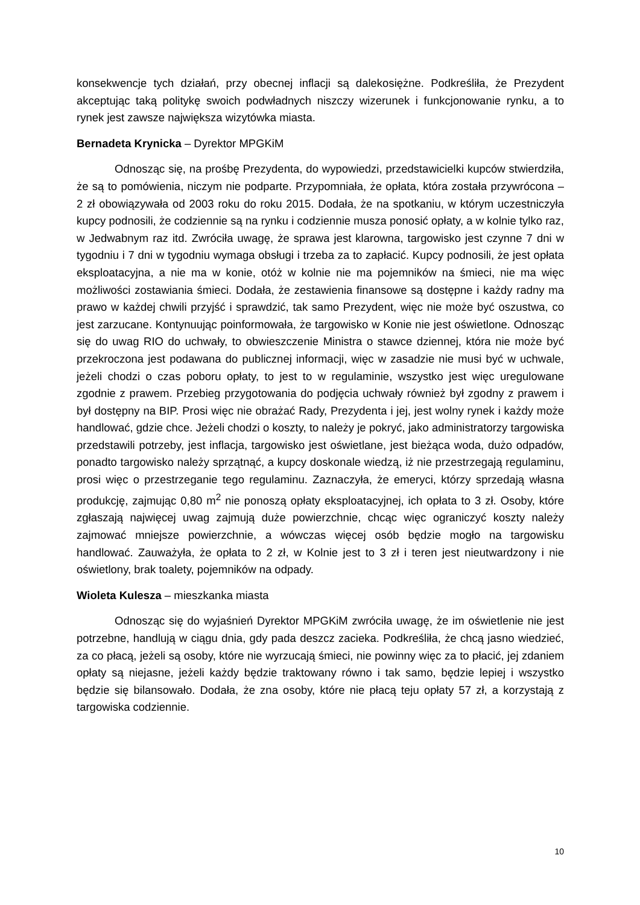konsekwencje tych działań, przy obecnej inflacji są dalekosiężne. Podkreśliła, że Prezydent akceptując taką politykę swoich podwładnych niszczy wizerunek i funkcjonowanie rynku, a to rynek jest zawsze największa wizytówka miasta.
Bernadeta Krynicka – Dyrektor MPGKiM
Odnosząc się, na prośbę Prezydenta, do wypowiedzi, przedstawicielki kupców stwierdziła, że są to pomówienia, niczym nie podparte. Przypomniała, że opłata, która została przywrócona – 2 zł obowiązywała od 2003 roku do roku 2015. Dodała, że na spotkaniu, w którym uczestniczyła kupcy podnosili, że codziennie są na rynku i codziennie musza ponosić opłaty, a w kolnie tylko raz, w Jedwabnym raz itd. Zwróciła uwagę, że sprawa jest klarowna, targowisko jest czynne 7 dni w tygodniu i 7 dni w tygodniu wymaga obsługi i trzeba za to zapłacić. Kupcy podnosili, że jest opłata eksploatacyjna, a nie ma w konie, otóż w kolnie nie ma pojemników na śmieci, nie ma więc możliwości zostawiania śmieci. Dodała, że zestawienia finansowe są dostępne i każdy radny ma prawo w każdej chwili przyjść i sprawdzić, tak samo Prezydent, więc nie może być oszustwa, co jest zarzucane. Kontynuując poinformowała, że targowisko w Konie nie jest oświetlone. Odnosząc się do uwag RIO do uchwały, to obwieszczenie Ministra o stawce dziennej, która nie może być przekroczona jest podawana do publicznej informacji, więc w zasadzie nie musi być w uchwale, jeżeli chodzi o czas poboru opłaty, to jest to w regulaminie, wszystko jest więc uregulowane zgodnie z prawem. Przebieg przygotowania do podjęcia uchwały również był zgodny z prawem i był dostępny na BIP. Prosi więc nie obrażać Rady, Prezydenta i jej, jest wolny rynek i każdy może handlować, gdzie chce. Jeżeli chodzi o koszty, to należy je pokryć, jako administratorzy targowiska przedstawili potrzeby, jest inflacja, targowisko jest oświetlane, jest bieżąca woda, dużo odpadów, ponadto targowisko należy sprzątnąć, a kupcy doskonale wiedzą, iż nie przestrzegają regulaminu, prosi więc o przestrzeganie tego regulaminu. Zaznaczyła, że emeryci, którzy sprzedają własna produkcję, zajmując 0,80 m<sup>2</sup> nie ponoszą opłaty eksploatacyjnej, ich opłata to 3 zł. Osoby, które zgłaszają najwięcej uwag zajmują duże powierzchnie, chcąc więc ograniczyć koszty należy zajmować mniejsze powierzchnie, a wówczas więcej osób będzie mogło na targowisku handlować. Zauważyła, że opłata to 2 zł, w Kolnie jest to 3 zł i teren jest nieutwardzony i nie oświetlony, brak toalety, pojemników na odpady.
Wioleta Kulesza – mieszkanka miasta
Odnosząc się do wyjaśnień Dyrektor MPGKiM zwróciła uwagę, że im oświetlenie nie jest potrzebne, handlują w ciągu dnia, gdy pada deszcz zacieka. Podkreśliła, że chcą jasno wiedzieć, za co płacą, jeżeli są osoby, które nie wyrzucają śmieci, nie powinny więc za to płacić, jej zdaniem opłaty są niejasne, jeżeli każdy będzie traktowany równo i tak samo, będzie lepiej i wszystko będzie się bilansowało. Dodała, że zna osoby, które nie płacą teju opłaty 57 zł, a korzystają z targowiska codziennie.
10